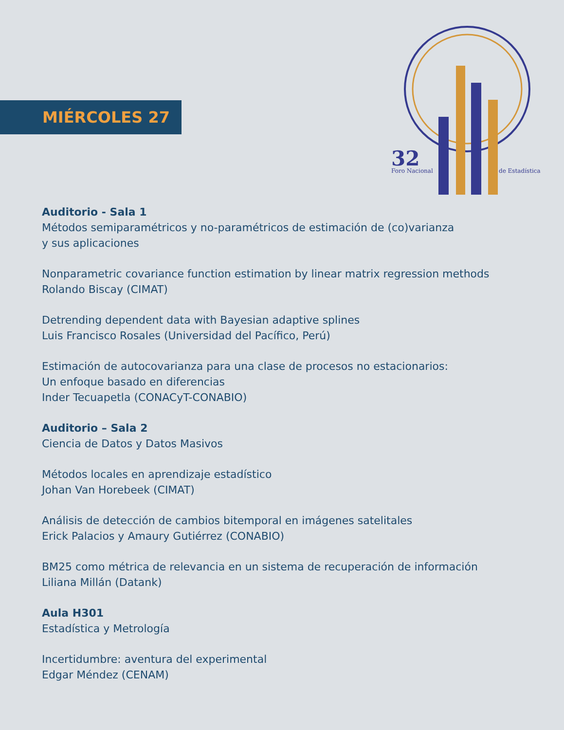MIÉRCOLES 27
32
Foro Nacional
de Estadística
Auditorio - Sala 1
Métodos semiparamétricos y no-paramétricos de estimación de (co)varianza
y sus aplicaciones
Nonparametric covariance function estimation by linear matrix regression methods
Rolando Biscay (CIMAT)
Detrending dependent data with Bayesian adaptive splines
Luis Francisco Rosales (Universidad del Pacífico, Perú)
Estimación de autocovarianza para una clase de procesos no estacionarios:
Un enfoque basado en diferencias
Inder Tecuapetla (CONACyT-CONABIO)
Auditorio – Sala 2
Ciencia de Datos y Datos Masivos
Métodos locales en aprendizaje estadístico
Johan Van Horebeek (CIMAT)
Análisis de detección de cambios bitemporal en imágenes satelitales
Erick Palacios y Amaury Gutiérrez (CONABIO)
BM25 como métrica de relevancia en un sistema de recuperación de información
Liliana Millán (Datank)
Aula H301
Estadística y Metrología
Incertidumbre: aventura del experimental
Edgar Méndez (CENAM)